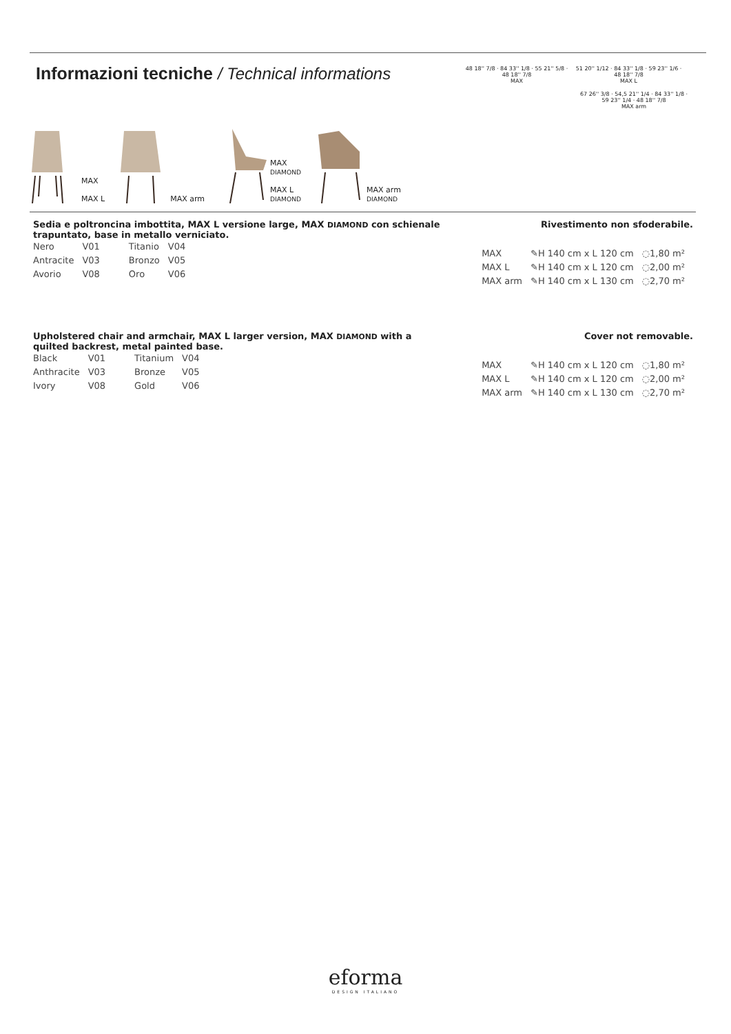Informazioni tecniche / Technical informations
48 18'' 7/8 · 84 33'' 1/8 · 55 21'' 5/8 · 48 18'' 7/8
MAX
51 20'' 1/12 · 84 33'' 1/8 · 59 23'' 1/6 · 48 18'' 7/8
MAX L
67 26'' 3/8 · 54,5 21'' 1/4 · 84 33'' 1/8 · 59 23'' 1/4 · 48 18'' 7/8
MAX arm
MAX
MAX L
MAX arm MAX
DIAMOND
MAX L
DIAMOND
MAX arm
DIAMOND
Sedia e poltroncina imbottita, MAX L versione large, MAX DIAMOND con schienale trapuntato, base in metallo verniciato. Rivestimento non sfoderabile.
| Nero | V01 | Titanio | V04 |
| Antracite | V03 | Bronzo | V05 |
| Avorio | V08 | Oro | V06 |
| MAX | ✎H 140 cm x L 120 cm | ◌1,80 m² |
| MAX L | ✎H 140 cm x L 120 cm | ◌2,00 m² |
| MAX arm | ✎H 140 cm x L 130 cm | ◌2,70 m² |
Upholstered chair and armchair, MAX L larger version, MAX DIAMOND with a quilted backrest, metal painted base. Cover not removable.
| Black | V01 | Titanium | V04 |
| Anthracite | V03 | Bronze | V05 |
| Ivory | V08 | Gold | V06 |
| MAX | ✎H 140 cm x L 120 cm | ◌1,80 m² |
| MAX L | ✎H 140 cm x L 120 cm | ◌2,00 m² |
| MAX arm | ✎H 140 cm x L 130 cm | ◌2,70 m² |
eforma
DESIGN ITALIANO